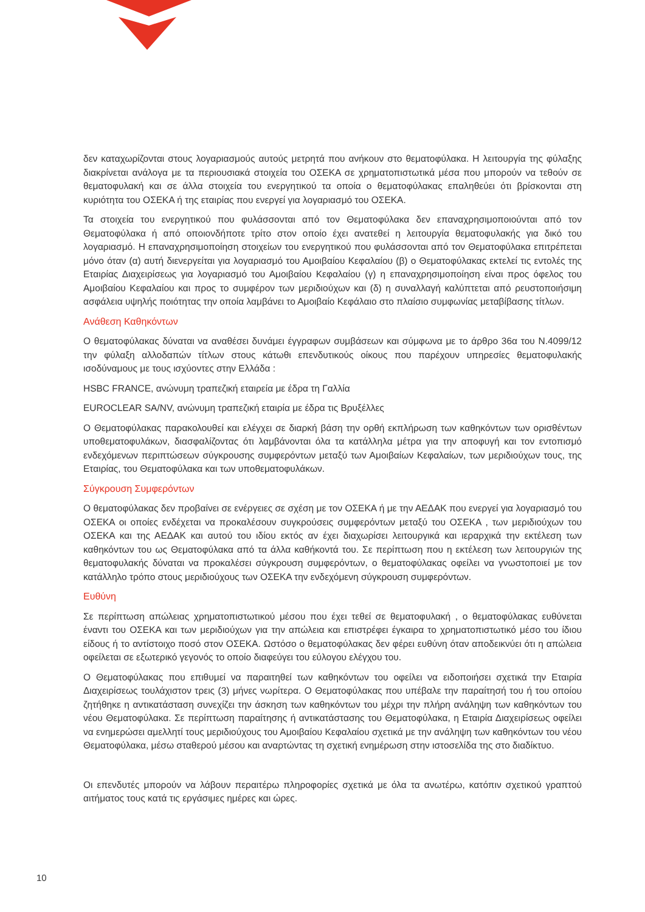δεν καταχωρίζονται στους λογαριασμούς αυτούς μετρητά που ανήκουν στο θεματοφύλακα. Η λειτουργία της φύλαξης διακρίνεται ανάλογα με τα περιουσιακά στοιχεία του ΟΣΕΚΑ σε χρηματοπιστωτικά μέσα που μπορούν να τεθούν σε θεματοφυλακή και σε άλλα στοιχεία του ενεργητικού τα οποία ο θεματοφύλακας επαληθεύει ότι βρίσκονται στη κυριότητα του ΟΣΕΚΑ ή της εταιρίας που ενεργεί για λογαριασμό του ΟΣΕΚΑ.
Τα στοιχεία του ενεργητικού που φυλάσσονται από τον Θεματοφύλακα δεν επαναχρησιμοποιούνται από τον Θεματοφύλακα ή από οποιονδήποτε τρίτο στον οποίο έχει ανατεθεί η λειτουργία θεματοφυλακής για δικό του λογαριασμό. Η επαναχρησιμοποίηση στοιχείων του ενεργητικού που φυλάσσονται από τον Θεματοφύλακα επιτρέπεται μόνο όταν (α) αυτή διενεργείται για λογαριασμό του Αμοιβαίου Κεφαλαίου (β) ο Θεματοφύλακας εκτελεί τις εντολές της Εταιρίας Διαχειρίσεως για λογαριασμό του Αμοιβαίου Κεφαλαίου (γ) η επαναχρησιμοποίηση είναι προς όφελος του Αμοιβαίου Κεφαλαίου και προς το συμφέρον των μεριδιούχων και (δ) η συναλλαγή καλύπτεται από ρευστοποιήσιμη ασφάλεια υψηλής ποιότητας την οποία λαμβάνει το Αμοιβαίο Κεφάλαιο στο πλαίσιο συμφωνίας μεταβίβασης τίτλων.
Ανάθεση Καθηκόντων
Ο θεματοφύλακας δύναται να αναθέσει δυνάμει έγγραφων συμβάσεων και σύμφωνα με το άρθρο 36α του Ν.4099/12 την φύλαξη αλλοδαπών τίτλων στους κάτωθι επενδυτικούς οίκους που παρέχουν υπηρεσίες θεματοφυλακής ισοδύναμους με τους ισχύοντες στην Ελλάδα :
HSBC FRANCE, ανώνυμη τραπεζική εταιρεία με έδρα τη Γαλλία
EUROCLEAR SA/NV, ανώνυμη τραπεζική εταιρία με έδρα τις Βρυξέλλες
Ο Θεματοφύλακας παρακολουθεί και ελέγχει σε διαρκή βάση την ορθή εκπλήρωση των καθηκόντων των ορισθέντων υποθεματοφυλάκων, διασφαλίζοντας ότι λαμβάνονται όλα τα κατάλληλα μέτρα για την αποφυγή και τον εντοπισμό ενδεχόμενων περιπτώσεων σύγκρουσης συμφερόντων μεταξύ των Αμοιβαίων Κεφαλαίων, των μεριδιούχων τους, της Εταιρίας, του Θεματοφύλακα και των υποθεματοφυλάκων.
Σύγκρουση Συμφερόντων
Ο θεματοφύλακας δεν προβαίνει σε ενέργειες σε σχέση με τον ΟΣΕΚΑ ή με την ΑΕΔΑΚ που ενεργεί για λογαριασμό του ΟΣΕΚΑ οι οποίες ενδέχεται να προκαλέσουν συγκρούσεις συμφερόντων μεταξύ του ΟΣΕΚΑ , των μεριδιούχων του ΟΣΕΚΑ και της ΑΕΔΑΚ και αυτού του ιδίου εκτός αν έχει διαχωρίσει λειτουργικά και ιεραρχικά την εκτέλεση των καθηκόντων του ως Θεματοφύλακα από τα άλλα καθήκοντά του. Σε περίπτωση που η εκτέλεση των λειτουργιών της θεματοφυλακής δύναται να προκαλέσει σύγκρουση συμφερόντων, ο θεματοφύλακας οφείλει να γνωστοποιεί με τον κατάλληλο τρόπο στους μεριδιούχους των ΟΣΕΚΑ την ενδεχόμενη σύγκρουση συμφερόντων.
Ευθύνη
Σε περίπτωση απώλειας χρηματοπιστωτικού μέσου που έχει τεθεί σε θεματοφυλακή , ο θεματοφύλακας ευθύνεται έναντι του ΟΣΕΚΑ και των μεριδιούχων για την απώλεια και επιστρέφει έγκαιρα το χρηματοπιστωτικό μέσο του ίδιου είδους ή το αντίστοιχο ποσό στον ΟΣΕΚΑ. Ωστόσο ο θεματοφύλακας δεν φέρει ευθύνη όταν αποδεικνύει ότι η απώλεια οφείλεται σε εξωτερικό γεγονός το οποίο διαφεύγει του εύλογου ελέγχου του.
Ο Θεματοφύλακας που επιθυμεί να παραιτηθεί των καθηκόντων του οφείλει να ειδοποιήσει σχετικά την Εταιρία Διαχειρίσεως τουλάχιστον τρεις (3) μήνες νωρίτερα. Ο Θεματοφύλακας που υπέβαλε την παραίτησή του ή του οποίου ζητήθηκε η αντικατάσταση συνεχίζει την άσκηση των καθηκόντων του μέχρι την πλήρη ανάληψη των καθηκόντων του νέου Θεματοφύλακα. Σε περίπτωση παραίτησης ή αντικατάστασης του Θεματοφύλακα, η Εταιρία Διαχειρίσεως οφείλει να ενημερώσει αμελλητί τους μεριδιούχους του Αμοιβαίου Κεφαλαίου σχετικά με την ανάληψη των καθηκόντων του νέου Θεματοφύλακα, μέσω σταθερού μέσου και αναρτώντας τη σχετική ενημέρωση στην ιστοσελίδα της στο διαδίκτυο.
Οι επενδυτές μπορούν να λάβουν περαιτέρω πληροφορίες σχετικά με όλα τα ανωτέρω, κατόπιν σχετικού γραπτού αιτήματος τους κατά τις εργάσιμες ημέρες και ώρες.
10